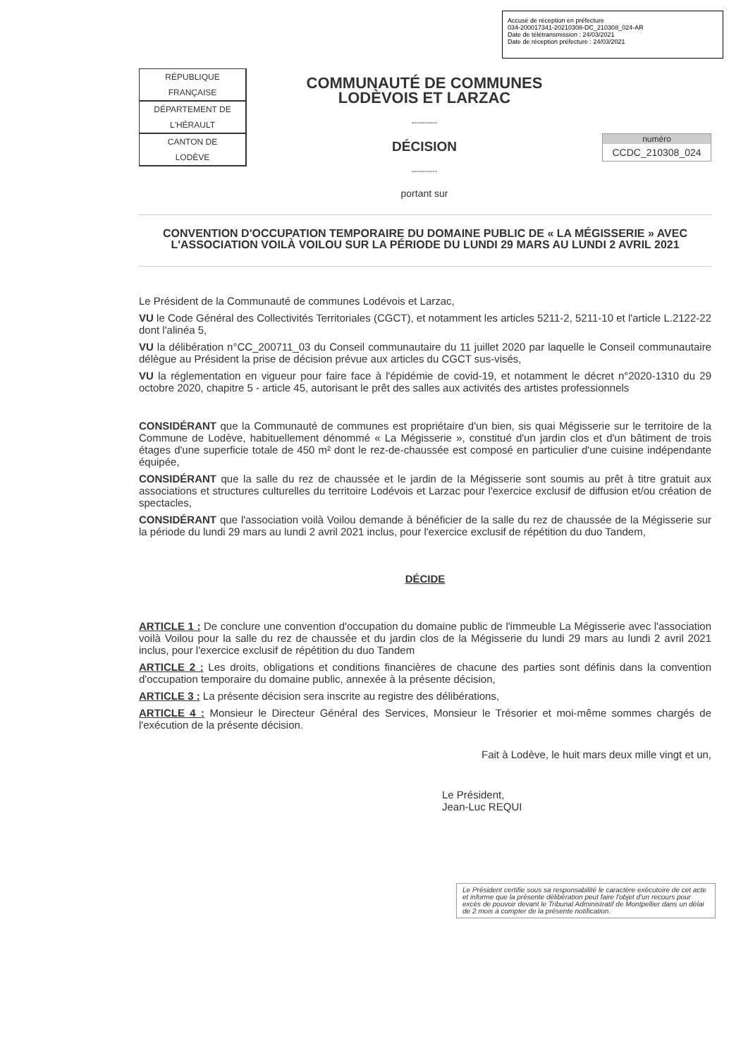Accusé de réception en préfecture
034-200017341-20210308-DC_210308_024-AR
Date de télétransmission : 24/03/2021
Date de réception préfecture : 24/03/2021
| RÉPUBLIQUE FRANÇAISE |
| DÉPARTEMENT DE L'HÉRAULT |
| CANTON DE LODÈVE |
COMMUNAUTÉ DE COMMUNES
LODÈVOIS ET LARZAC
----------
DÉCISION
----------
portant sur
numéro
CCDC_210308_024
CONVENTION D'OCCUPATION TEMPORAIRE DU DOMAINE PUBLIC DE « LA MÉGISSERIE » AVEC L'ASSOCIATION VOILÀ VOILOU SUR LA PÉRIODE DU LUNDI 29 MARS AU LUNDI 2 AVRIL 2021
Le Président de la Communauté de communes Lodévois et Larzac,
VU le Code Général des Collectivités Territoriales (CGCT), et notamment les articles 5211-2, 5211-10 et l'article L.2122-22 dont l'alinéa 5,
VU la délibération n°CC_200711_03 du Conseil communautaire du 11 juillet 2020 par laquelle le Conseil communautaire délègue au Président la prise de décision prévue aux articles du CGCT sus-visés,
VU la réglementation en vigueur pour faire face à l'épidémie de covid-19, et notamment le décret n°2020-1310 du 29 octobre 2020, chapitre 5 - article 45, autorisant le prêt des salles aux activités des artistes professionnels
CONSIDÉRANT que la Communauté de communes est propriétaire d'un bien, sis quai Mégisserie sur le territoire de la Commune de Lodève, habituellement dénommé « La Mégisserie », constitué d'un jardin clos et d'un bâtiment de trois étages d'une superficie totale de 450 m² dont le rez-de-chaussée est composé en particulier d'une cuisine indépendante équipée,
CONSIDÉRANT que la salle du rez de chaussée et le jardin de la Mégisserie sont soumis au prêt à titre gratuit aux associations et structures culturelles du territoire Lodévois et Larzac pour l'exercice exclusif de diffusion et/ou création de spectacles,
CONSIDÉRANT que l'association voilà Voilou demande à bénéficier de la salle du rez de chaussée de la Mégisserie sur la période du lundi 29 mars au lundi 2 avril 2021 inclus, pour l'exercice exclusif de répétition du duo Tandem,
DÉCIDE
ARTICLE 1 : De conclure une convention d'occupation du domaine public de l'immeuble La Mégisserie avec l'association voilà Voilou pour la salle du rez de chaussée et du jardin clos de la Mégisserie du lundi 29 mars au lundi 2 avril 2021 inclus, pour l'exercice exclusif de répétition du duo Tandem
ARTICLE 2 : Les droits, obligations et conditions financières de chacune des parties sont définis dans la convention d'occupation temporaire du domaine public, annexée à la présente décision,
ARTICLE 3 : La présente décision sera inscrite au registre des délibérations,
ARTICLE 4 : Monsieur le Directeur Général des Services, Monsieur le Trésorier et moi-même sommes chargés de l'exécution de la présente décision.
Fait à Lodève, le huit mars deux mille vingt et un,
Le Président,
Jean-Luc REQUI
Le Président certifie sous sa responsabilité le caractère exécutoire de cet acte et informe que la présente délibération peut faire l'objet d'un recours pour excès de pouvoir devant le Tribunal Administratif de Montpellier dans un délai de 2 mois à compter de la présente notification.